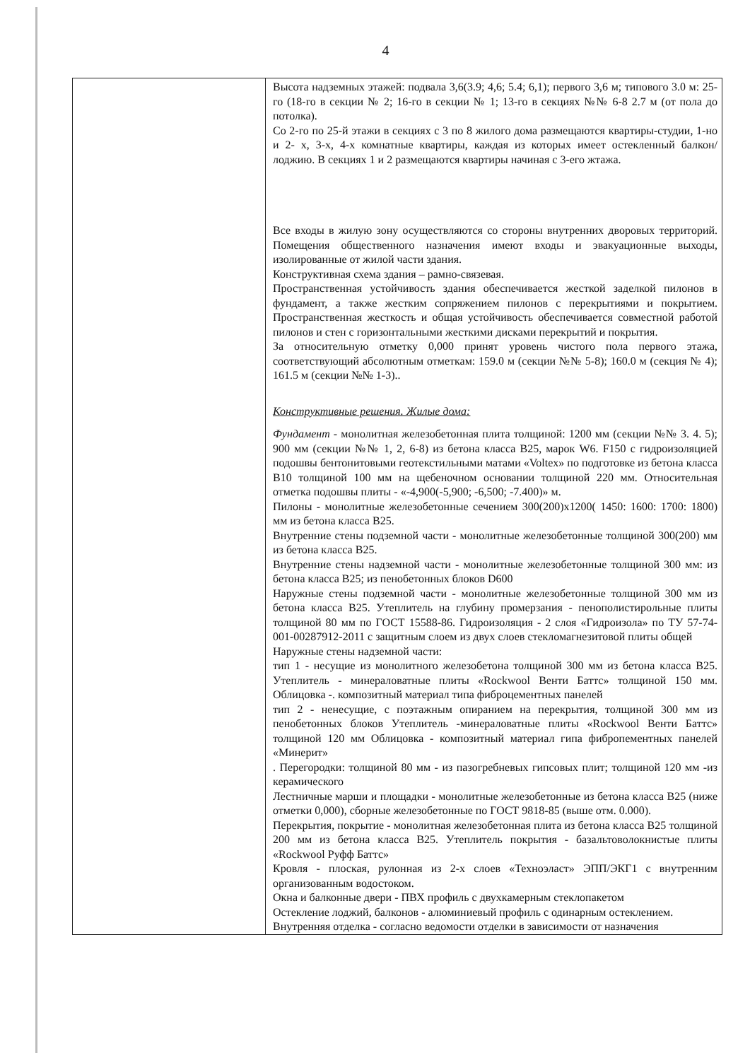4
| | Высота надземных этажей: подвала 3,6(3.9; 4,6; 5.4; 6,1); первого 3,6 м; типового 3.0 м: 25-го (18-го в секции № 2; 16-го в секции № 1; 13-го в секциях №№ 6-8 2.7 м (от пола до потолка). Со 2-го по 25-й этажи в секциях с 3 по 8 жилого дома размещаются квартиры-студии, 1-но и 2- х, 3-х, 4-х комнатные квартиры, каждая из которых имеет остекленный балкон/лоджию. В секциях 1 и 2 размещаются квартиры начиная с 3-его жтажа. Все входы в жилую зону осуществляются со стороны внутренних дворовых территорий. Помещения общественного назначения имеют входы и эвакуационные выходы, изолированные от жилой части здания. Конструктивная схема здания – рамно-связевая. Пространственная устойчивость здания обеспечивается жесткой заделкой пилонов в фундамент, а также жестким сопряжением пилонов с перекрытиями и покрытием. Пространственная жесткость и общая устойчивость обеспечивается совместной работой пилонов и стен с горизонтальными жесткими дисками перекрытий и покрытия. За относительную отметку 0,000 принят уровень чистого пола первого этажа, соответствующий абсолютным отметкам: 159.0 м (секции №№ 5-8); 160.0 м (секция № 4); 161.5 м (секции №№ 1-3).. Конструктивные решения. Жилые дома: Фундамент - монолитная железобетонная плита толщиной: 1200 мм (секции №№ 3. 4. 5); 900 мм (секции №№ 1, 2, 6-8) из бетона класса В25, марок W6. F150 с гидроизоляцией подошвы бентонитовыми геотекстильными матами «Voltex» по подготовке из бетона класса В10 толщиной 100 мм на щебеночном основании толщиной 220 мм. Относительная отметка подошвы плиты - «-4,900(-5,900; -6,500; -7.400)» м. Пилоны - монолитные железобетонные сечением 300(200)х1200( 1450: 1600: 1700: 1800) мм из бетона класса В25. Внутренние стены подземной части - монолитные железобетонные толщиной 300(200) мм из бетона класса В25. Внутренние стены надземной части - монолитные железобетонные толщиной 300 мм: из бетона класса В25; из пенобетонных блоков D600 Наружные стены подземной части - монолитные железобетонные толщиной 300 мм из бетона класса В25. Утеплитель на глубину промерзания - пенополистирольные плиты толщиной 80 мм по ГОСТ 15588-86. Гидроизоляция - 2 слоя «Гидроизола» по ТУ 57-74-001-00287912-2011 с защитным слоем из двух слоев стекломагнезитовой плиты общей Наружные стены надземной части: тип 1 - несущие из монолитного железобетона толщиной 300 мм из бетона класса В25. Утеплитель - минераловатные плиты «Rockwool Венти Баттс» толщиной 150 мм. Облицовка -. композитный материал типа фиброцементных панелей тип 2 - ненесущие, с поэтажным опиранием на перекрытия, толщиной 300 мм из пенобетонных блоков Утеплитель -минераловатные плиты «Rockwool Венти Баттс» толщиной 120 мм Облицовка - композитный материал гипа фибропементных панелей «Минерит» . Перегородки: толщиной 80 мм - из пазогребневых гипсовых плит; толщиной 120 мм -из керамического Лестничные марши и площадки - монолитные железобетонные из бетона класса В25 (ниже отметки 0,000), сборные железобетонные по ГОСТ 9818-85 (выше отм. 0.000). Перекрытия, покрытие - монолитная железобетонная плита из бетона класса В25 толщиной 200 мм из бетона класса В25. Утеплитель покрытия - базальтоволокнистые плиты «Rockwool Руфф Баттс» Кровля - плоская, рулонная из 2-х слоев «Техноэласт» ЭПП/ЭКГ1 с внутренним организованным водостоком. Окна и балконные двери - ПВХ профиль с двухкамерным стеклопакетом Остекление лоджий, балконов - алюминиевый профиль с одинарным остеклением. Внутренняя отделка - согласно ведомости отделки в зависимости от назначения |